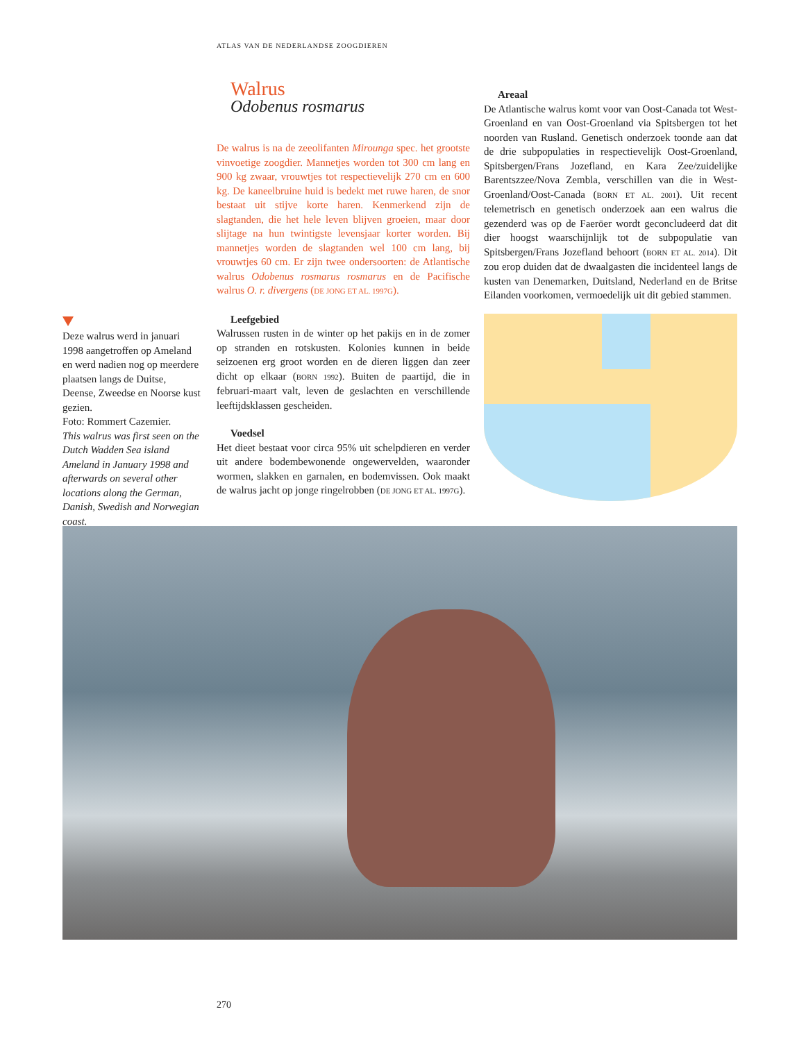ATLAS VAN DE NEDERLANDSE ZOOGDIEREN
Deze walrus werd in januari 1998 aangetroffen op Ameland en werd nadien nog op meerdere plaatsen langs de Duitse, Deense, Zweedse en Noorse kust gezien.
Foto: Rommert Cazemier.
This walrus was first seen on the Dutch Wadden Sea island Ameland in January 1998 and afterwards on several other locations along the German, Danish, Swedish and Norwegian coast.
Walrus
Odobenus rosmarus
De walrus is na de zeeolifanten Mirounga spec. het grootste vinvoetige zoogdier. Mannetjes worden tot 300 cm lang en 900 kg zwaar, vrouwtjes tot respectievelijk 270 cm en 600 kg. De kaneelbruine huid is bedekt met ruwe haren, de snor bestaat uit stijve korte haren. Kenmerkend zijn de slagtanden, die het hele leven blijven groeien, maar door slijtage na hun twintigste levensjaar korter worden. Bij mannetjes worden de slagtanden wel 100 cm lang, bij vrouwtjes 60 cm. Er zijn twee ondersoorten: de Atlantische walrus Odobenus rosmarus rosmarus en de Pacifische walrus O. r. divergens (DE JONG ET AL. 1997G).
Leefgebied
Walrussen rusten in de winter op het pakijs en in de zomer op stranden en rotskusten. Kolonies kunnen in beide seizoenen erg groot worden en de dieren liggen dan zeer dicht op elkaar (BORN 1992). Buiten de paartijd, die in februari-maart valt, leven de geslachten en verschillende leeftijdsklassen gescheiden.
Voedsel
Het dieet bestaat voor circa 95% uit schelpdieren en verder uit andere bodembewonende ongewervelden, waaronder wormen, slakken en garnalen, en bodemvissen. Ook maakt de walrus jacht op jonge ringelrobben (DE JONG ET AL. 1997G).
Areaal
De Atlantische walrus komt voor van Oost-Canada tot West-Groenland en van Oost-Groenland via Spitsbergen tot het noorden van Rusland. Genetisch onderzoek toonde aan dat de drie subpopulaties in respectievelijk Oost-Groenland, Spitsbergen/Frans Jozefland, en Kara Zee/zuidelijke Barentszzee/Nova Zembla, verschillen van die in West-Groenland/Oost-Canada (BORN ET AL. 2001). Uit recent telemetrisch en genetisch onderzoek aan een walrus die gezenderd was op de Faeröer wordt geconcludeerd dat dit dier hoogst waarschijnlijk tot de subpopulatie van Spitsbergen/Frans Jozefland behoort (BORN ET AL. 2014). Dit zou erop duiden dat de dwaalgasten die incidenteel langs de kusten van Denemarken, Duitsland, Nederland en de Britse Eilanden voorkomen, vermoedelijk uit dit gebied stammen.
270